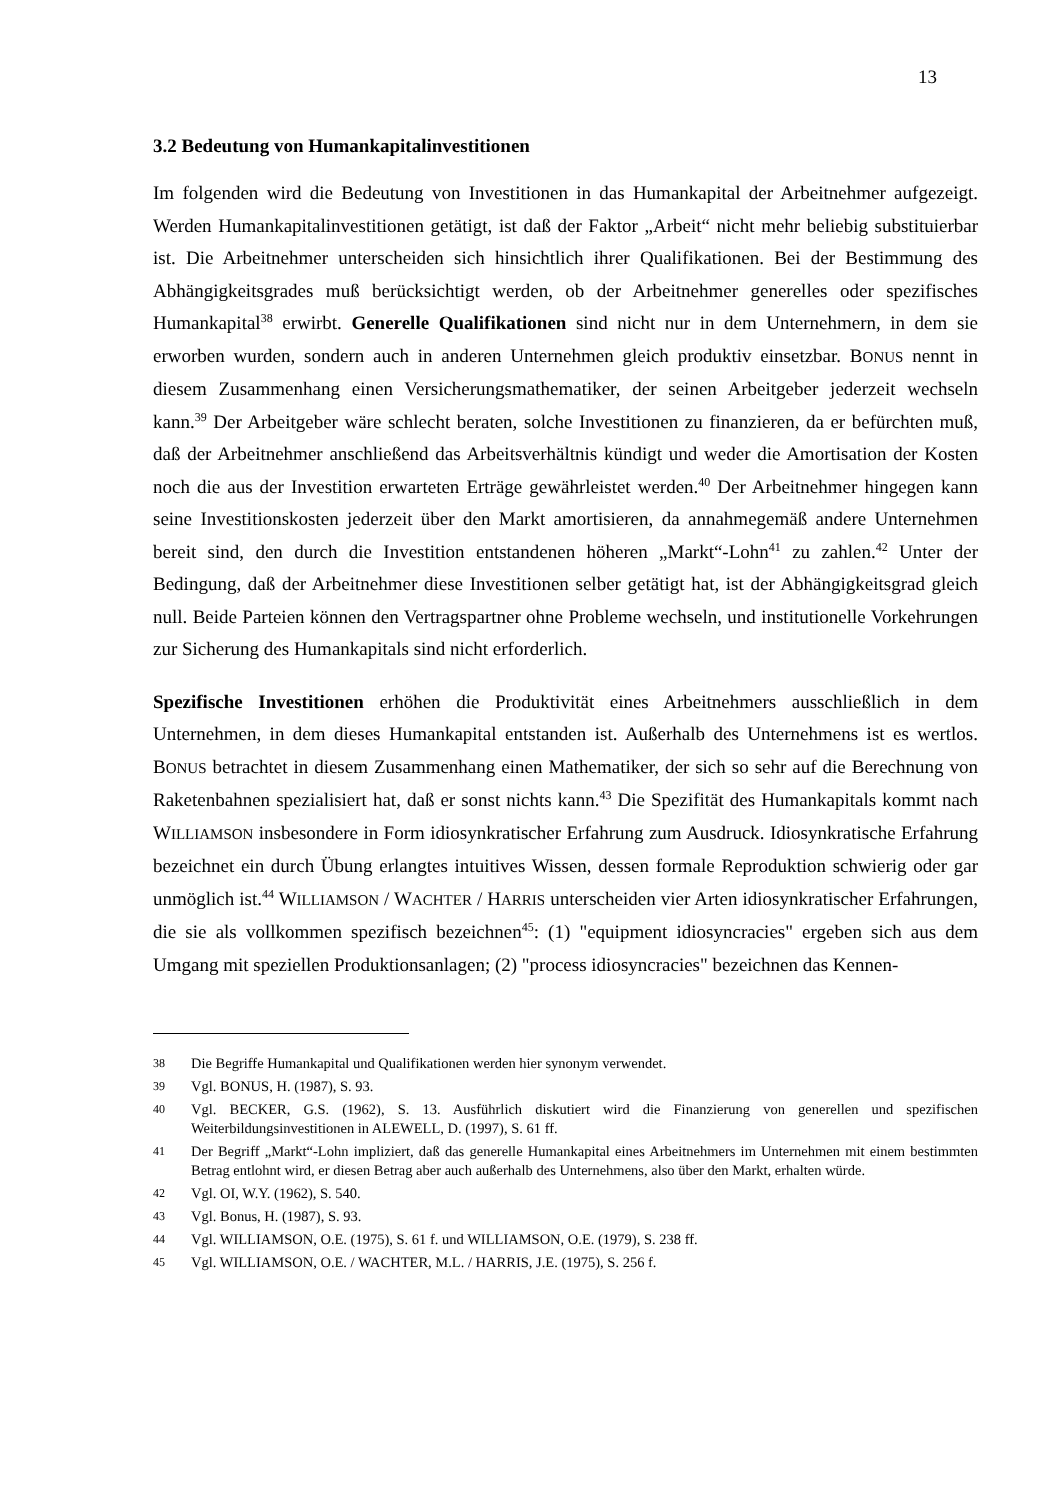13
3.2 Bedeutung von Humankapitalinvestitionen
Im folgenden wird die Bedeutung von Investitionen in das Humankapital der Arbeitnehmer aufgezeigt. Werden Humankapitalinvestitionen getätigt, ist daß der Faktor „Arbeit“ nicht mehr beliebig substituierbar ist. Die Arbeitnehmer unterscheiden sich hinsichtlich ihrer Qualifikationen. Bei der Bestimmung des Abhängigkeitsgrades muß berücksichtigt werden, ob der Arbeitnehmer generelles oder spezifisches Humankapital<sup>38</sup> erwirbt. Generelle Qualifikationen sind nicht nur in dem Unternehmern, in dem sie erworben wurden, sondern auch in anderen Unternehmen gleich produktiv einsetzbar. BONUS nennt in diesem Zusammenhang einen Versicherungsmathematiker, der seinen Arbeitgeber jederzeit wechseln kann.<sup>39</sup> Der Arbeitgeber wäre schlecht beraten, solche Investitionen zu finanzieren, da er befürchten muß, daß der Arbeitnehmer anschließend das Arbeitsverhältnis kündigt und weder die Amortisation der Kosten noch die aus der Investition erwarteten Erträge gewährleistet werden.<sup>40</sup> Der Arbeitnehmer hingegen kann seine Investitionskosten jederzeit über den Markt amortisieren, da annahmegemäß andere Unternehmen bereit sind, den durch die Investition entstandenen höheren „Markt“-Lohn<sup>41</sup> zu zahlen.<sup>42</sup> Unter der Bedingung, daß der Arbeitnehmer diese Investitionen selber getätigt hat, ist der Abhängigkeitsgrad gleich null. Beide Parteien können den Vertragspartner ohne Probleme wechseln, und institutionelle Vorkehrungen zur Sicherung des Humankapitals sind nicht erforderlich.
Spezifische Investitionen erhöhen die Produktivität eines Arbeitnehmers ausschließlich in dem Unternehmen, in dem dieses Humankapital entstanden ist. Außerhalb des Unternehmens ist es wertlos. BONUS betrachtet in diesem Zusammenhang einen Mathematiker, der sich so sehr auf die Berechnung von Raketenbahnen spezialisiert hat, daß er sonst nichts kann.<sup>43</sup> Die Spezifität des Humankapitals kommt nach WILLIAMSON insbesondere in Form idiosynkratischer Erfahrung zum Ausdruck. Idiosynkratische Erfahrung bezeichnet ein durch Übung erlangtes intuitives Wissen, dessen formale Reproduktion schwierig oder gar unmöglich ist.<sup>44</sup> WILLIAMSON / WACHTER / HARRIS unterscheiden vier Arten idiosynkratischer Erfahrungen, die sie als vollkommen spezifisch bezeichnen<sup>45</sup>: (1) "equipment idiosyncracies" ergeben sich aus dem Umgang mit speziellen Produktionsanlagen; (2) "process idiosyncracies" bezeichnen das Kennen-
38 Die Begriffe Humankapital und Qualifikationen werden hier synonym verwendet.
39 Vgl. BONUS, H. (1987), S. 93.
40 Vgl. BECKER, G.S. (1962), S. 13. Ausführlich diskutiert wird die Finanzierung von generellen und spezifischen Weiterbildungsinvestitionen in ALEWELL, D. (1997), S. 61 ff.
41 Der Begriff „Markt“-Lohn impliziert, daß das generelle Humankapital eines Arbeitnehmers im Unternehmen mit einem bestimmten Betrag entlohnt wird, er diesen Betrag aber auch außerhalb des Unternehmens, also über den Markt, erhalten würde.
42 Vgl. OI, W.Y. (1962), S. 540.
43 Vgl. Bonus, H. (1987), S. 93.
44 Vgl. WILLIAMSON, O.E. (1975), S. 61 f. und WILLIAMSON, O.E. (1979), S. 238 ff.
45 Vgl. WILLIAMSON, O.E. / WACHTER, M.L. / HARRIS, J.E. (1975), S. 256 f.